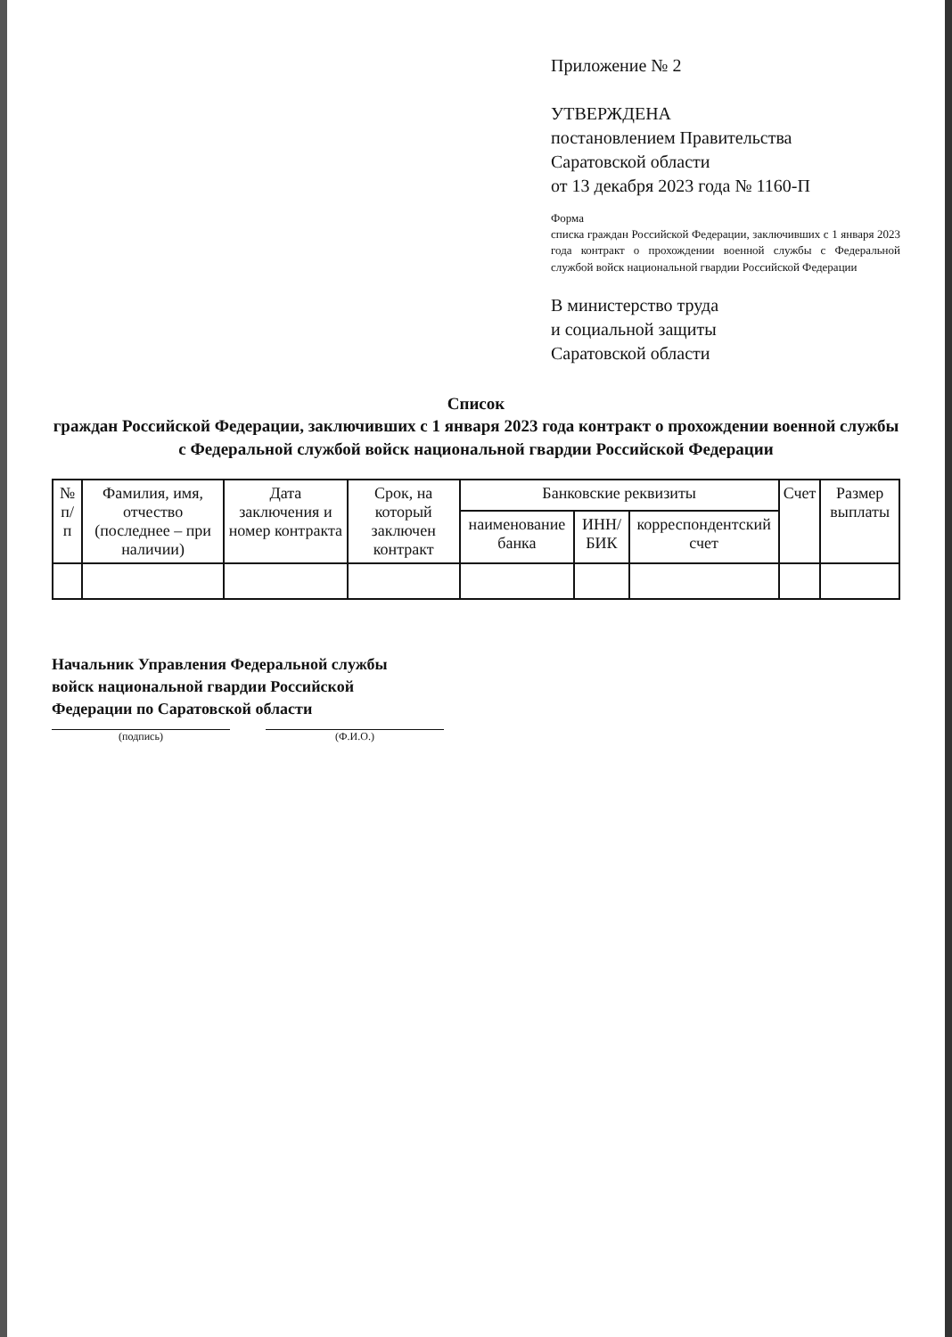Приложение № 2
УТВЕРЖДЕНА
постановлением Правительства
Саратовской области
от 13 декабря 2023 года № 1160-П
Форма
списка граждан Российской Федерации, заключивших с 1 января 2023 года контракт о прохождении военной службы с Федеральной службой войск национальной гвардии Российской Федерации
В министерство труда
и социальной защиты
Саратовской области
Список
граждан Российской Федерации, заключивших с 1 января 2023 года контракт о прохождении военной службы с Федеральной службой войск национальной гвардии Российской Федерации
| № п/п | Фамилия, имя, отчество (последнее – при наличии) | Дата заключения и номер контракта | Срок, на который заключен контракт | Банковские реквизиты | | | Счет | Размер выплаты |
| --- | --- | --- | --- | --- | --- | --- | --- | --- |
| | | | | наименование банка | ИНН/БИК | корреспондентский счет | | |
Начальник Управления Федеральной службы
войск национальной гвардии Российской
Федерации по Саратовской области
(подпись) (Ф.И.О.)